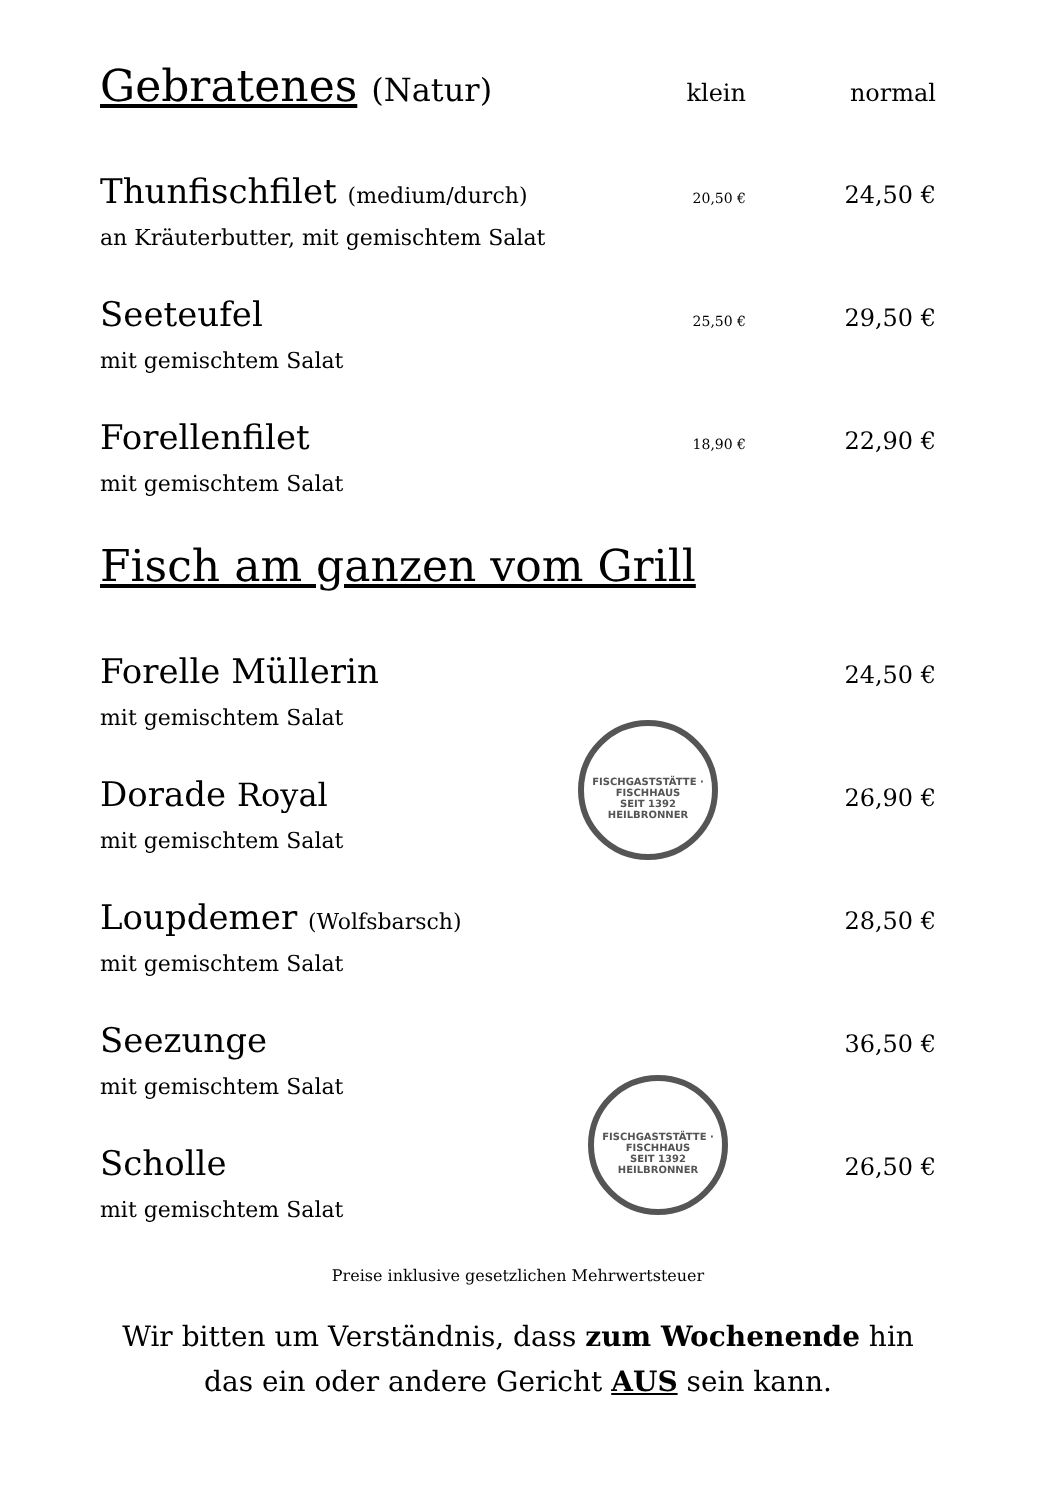Gebratenes (Natur)
klein normal
Thunfischfilet (medium/durch) 20,50 € 24,50 €
an Kräuterbutter, mit gemischtem Salat
Seeteufel 25,50 € 29,50 €
mit gemischtem Salat
Forellenfilet 18,90 € 22,90 €
mit gemischtem Salat
Fisch am ganzen vom Grill
Forelle Müllerin 24,50 €
mit gemischtem Salat
Dorade Royal 26,90 €
mit gemischtem Salat
Loupdemer (Wolfsbarsch) 28,50 €
mit gemischtem Salat
Seezunge 36,50 €
mit gemischtem Salat
Scholle 26,50 €
mit gemischtem Salat
Preise inklusive gesetzlichen Mehrwertsteuer
Wir bitten um Verständnis, dass zum Wochenende hin
das ein oder andere Gericht AUS sein kann.
FISCHGASTSTÄTTE · FISCHHAUS
SEIT 1392
HEILBRONNER
FISCHGASTSTÄTTE · FISCHHAUS
SEIT 1392
HEILBRONNER